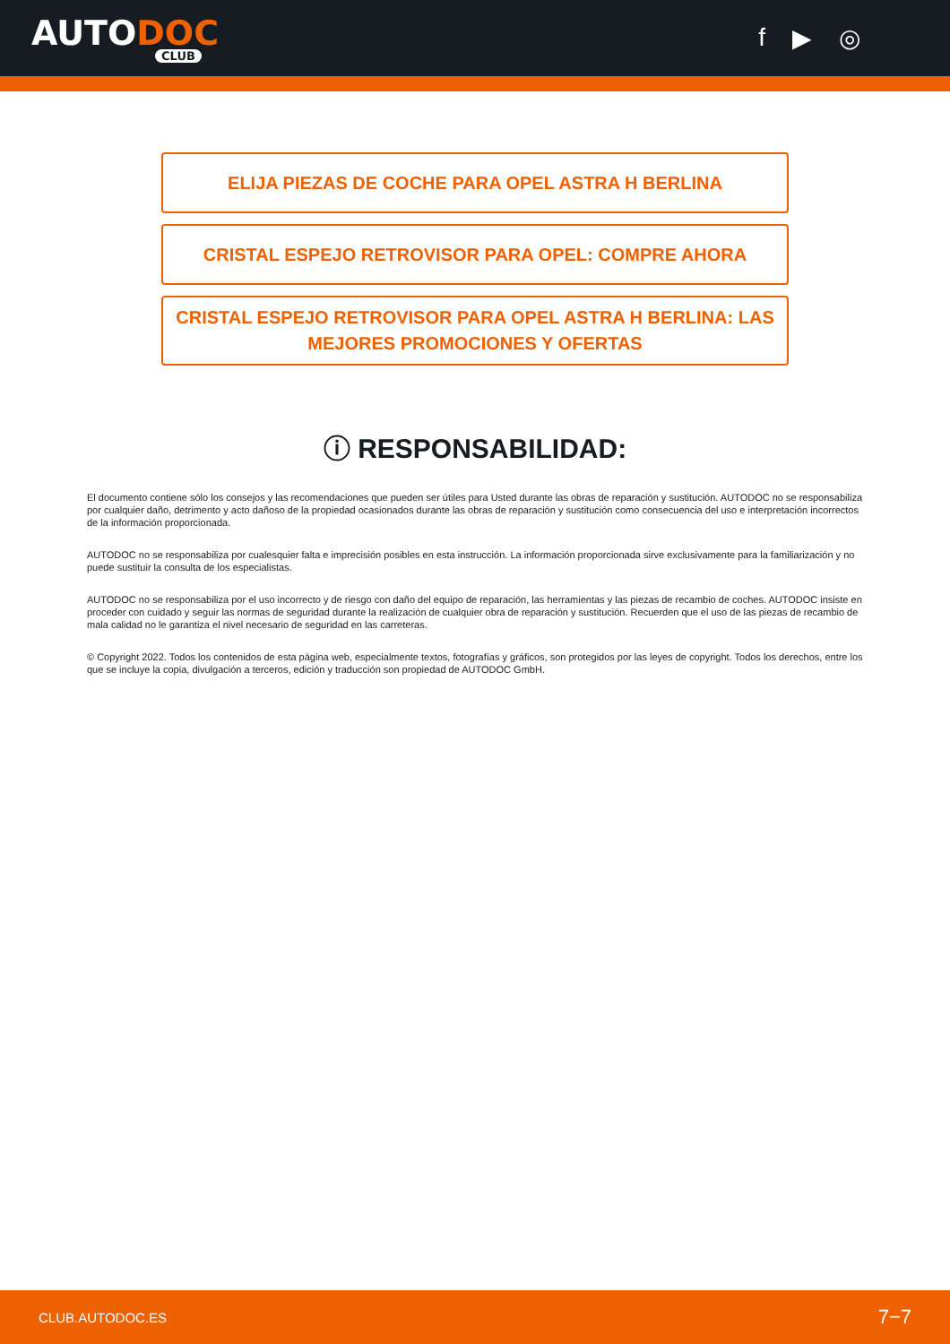AUTODOC
CLUB
f ▶ ◎
ELIJA PIEZAS DE COCHE PARA OPEL ASTRA H BERLINA
CRISTAL ESPEJO RETROVISOR PARA OPEL: COMPRE AHORA
CRISTAL ESPEJO RETROVISOR PARA OPEL ASTRA H BERLINA: LAS MEJORES PROMOCIONES Y OFERTAS
ⓘ RESPONSABILIDAD:
El documento contiene sólo los consejos y las recomendaciones que pueden ser útiles para Usted durante las obras de reparación y sustitución. AUTODOC no se responsabiliza por cualquier daño, detrimento y acto dañoso de la propiedad ocasionados durante las obras de reparación y sustitución como consecuencia del uso e interpretación incorrectos de la información proporcionada.
AUTODOC no se responsabiliza por cualesquier falta e imprecisión posibles en esta instrucción. La información proporcionada sirve exclusivamente para la familiarización y no puede sustituir la consulta de los especialistas.
AUTODOC no se responsabiliza por el uso incorrecto y de riesgo con daño del equipo de reparación, las herramientas y las piezas de recambio de coches. AUTODOC insiste en proceder con cuidado y seguir las normas de seguridad durante la realización de cualquier obra de reparación y sustitución. Recuerden que el uso de las piezas de recambio de mala calidad no le garantiza el nivel necesario de seguridad en las carreteras.
© Copyright 2022. Todos los contenidos de esta página web, especialmente textos, fotografías y gráficos, son protegidos por las leyes de copyright. Todos los derechos, entre los que se incluye la copia, divulgación a terceros, edición y traducción son propiedad de AUTODOC GmbH.
CLUB.AUTODOC.ES 7−7